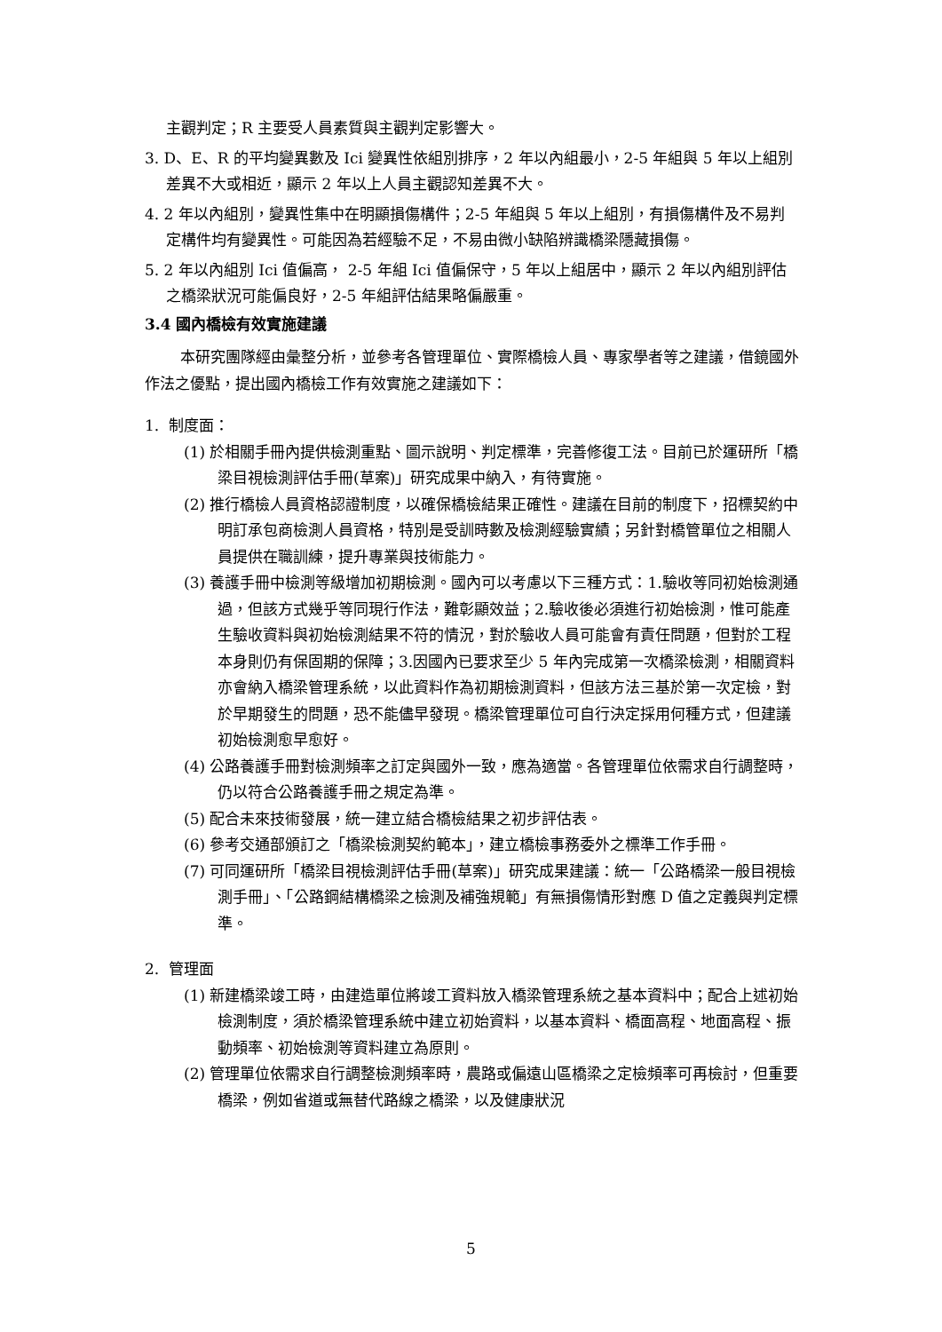主觀判定；R 主要受人員素質與主觀判定影響大。
3. D、E、R 的平均變異數及 Ici 變異性依組別排序，2 年以內組最小，2-5 年組與 5 年以上組別差異不大或相近，顯示 2 年以上人員主觀認知差異不大。
4. 2 年以內組別，變異性集中在明顯損傷構件；2-5 年組與 5 年以上組別，有損傷構件及不易判定構件均有變異性。可能因為若經驗不足，不易由微小缺陷辨識橋梁隱藏損傷。
5. 2 年以內組別 Ici 值偏高， 2-5 年組 Ici 值偏保守，5 年以上組居中，顯示 2 年以內組別評估之橋梁狀況可能偏良好，2-5 年組評估結果略偏嚴重。
3.4 國內橋檢有效實施建議
本研究團隊經由彙整分析，並參考各管理單位、實際橋檢人員、專家學者等之建議，借鏡國外作法之優點，提出國內橋檢工作有效實施之建議如下：
1. 制度面：
(1) 於相關手冊內提供檢測重點、圖示說明、判定標準，完善修復工法。目前已於運研所「橋梁目視檢測評估手冊(草案)」研究成果中納入，有待實施。
(2) 推行橋檢人員資格認證制度，以確保橋檢結果正確性。建議在目前的制度下，招標契約中明訂承包商檢測人員資格，特別是受訓時數及檢測經驗實績；另針對橋管單位之相關人員提供在職訓練，提升專業與技術能力。
(3) 養護手冊中檢測等級增加初期檢測。國內可以考慮以下三種方式：1.驗收等同初始檢測通過，但該方式幾乎等同現行作法，難彰顯效益；2.驗收後必須進行初始檢測，惟可能產生驗收資料與初始檢測結果不符的情況，對於驗收人員可能會有責任問題，但對於工程本身則仍有保固期的保障；3.因國內已要求至少 5 年內完成第一次橋梁檢測，相關資料亦會納入橋梁管理系統，以此資料作為初期檢測資料，但該方法三基於第一次定檢，對於早期發生的問題，恐不能儘早發現。橋梁管理單位可自行決定採用何種方式，但建議初始檢測愈早愈好。
(4) 公路養護手冊對檢測頻率之訂定與國外一致，應為適當。各管理單位依需求自行調整時，仍以符合公路養護手冊之規定為準。
(5) 配合未來技術發展，統一建立結合橋檢結果之初步評估表。
(6) 參考交通部頒訂之「橋梁檢測契約範本」，建立橋檢事務委外之標準工作手冊。
(7) 可同運研所「橋梁目視檢測評估手冊(草案)」研究成果建議：統一「公路橋梁一般目視檢測手冊」、「公路鋼結構橋梁之檢測及補強規範」有無損傷情形對應 D 值之定義與判定標準。
2. 管理面
(1) 新建橋梁竣工時，由建造單位將竣工資料放入橋梁管理系統之基本資料中；配合上述初始檢測制度，須於橋梁管理系統中建立初始資料，以基本資料、橋面高程、地面高程、振動頻率、初始檢測等資料建立為原則。
(2) 管理單位依需求自行調整檢測頻率時，農路或偏遠山區橋梁之定檢頻率可再檢討，但重要橋梁，例如省道或無替代路線之橋梁，以及健康狀況
5